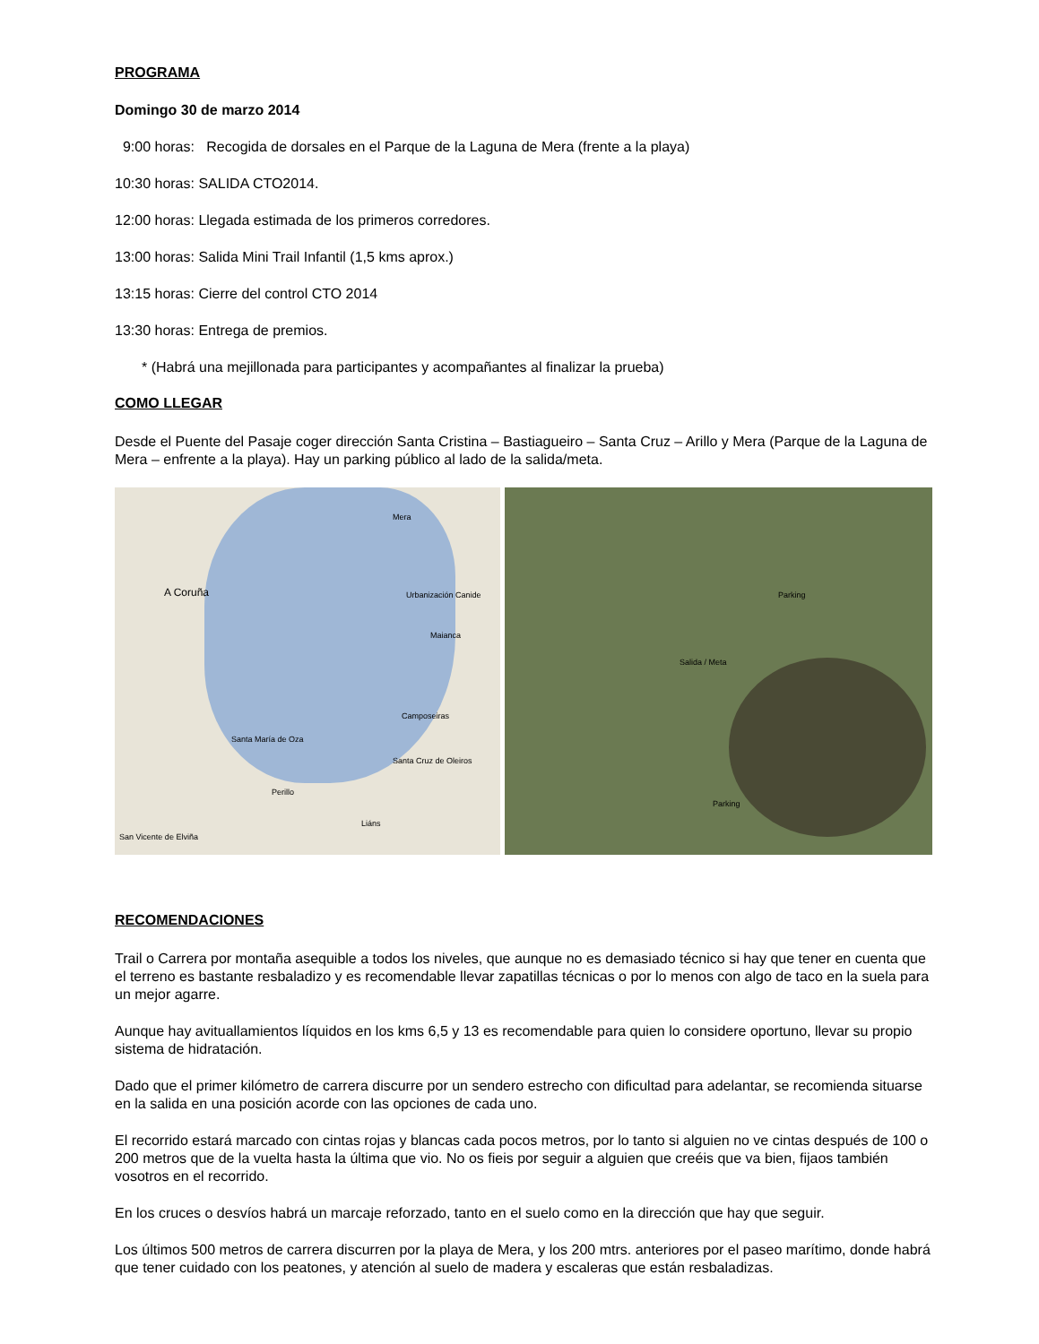PROGRAMA
Domingo 30 de marzo 2014
9:00 horas: Recogida de dorsales en el Parque de la Laguna de Mera (frente a la playa)
10:30 horas: SALIDA CTO2014.
12:00 horas: Llegada estimada de los primeros corredores.
13:00 horas: Salida Mini Trail Infantil (1,5 kms aprox.)
13:15 horas: Cierre del control CTO 2014
13:30 horas: Entrega de premios.
* (Habrá una mejillonada para participantes y acompañantes al finalizar la prueba)
COMO LLEGAR
Desde el Puente del Pasaje coger dirección Santa Cristina – Bastiagueiro – Santa Cruz – Arillo y Mera (Parque de la Laguna de Mera – enfrente a la playa). Hay un parking público al lado de la salida/meta.
Mera
A Coruña Urbanización Canide
Maianca
Camposeiras
Santa María de Oza
Santa Cruz de Oleiros
Perillo
Liáns
San Vicente de Elviña
Parking
Salida / Meta
Parking
RECOMENDACIONES
Trail o Carrera por montaña asequible a todos los niveles, que aunque no es demasiado técnico si hay que tener en cuenta que el terreno es bastante resbaladizo y es recomendable llevar zapatillas técnicas o por lo menos con algo de taco en la suela para un mejor agarre.
Aunque hay avituallamientos líquidos en los kms 6,5 y 13 es recomendable para quien lo considere oportuno, llevar su propio sistema de hidratación.
Dado que el primer kilómetro de carrera discurre por un sendero estrecho con dificultad para adelantar, se recomienda situarse en la salida en una posición acorde con las opciones de cada uno.
El recorrido estará marcado con cintas rojas y blancas cada pocos metros, por lo tanto si alguien no ve cintas después de 100 o 200 metros que de la vuelta hasta la última que vio. No os fieis por seguir a alguien que creéis que va bien, fijaos también vosotros en el recorrido.
En los cruces o desvíos habrá un marcaje reforzado, tanto en el suelo como en la dirección que hay que seguir.
Los últimos 500 metros de carrera discurren por la playa de Mera, y los 200 mtrs. anteriores por el paseo marítimo, donde habrá que tener cuidado con los peatones, y atención al suelo de madera y escaleras que están resbaladizas.